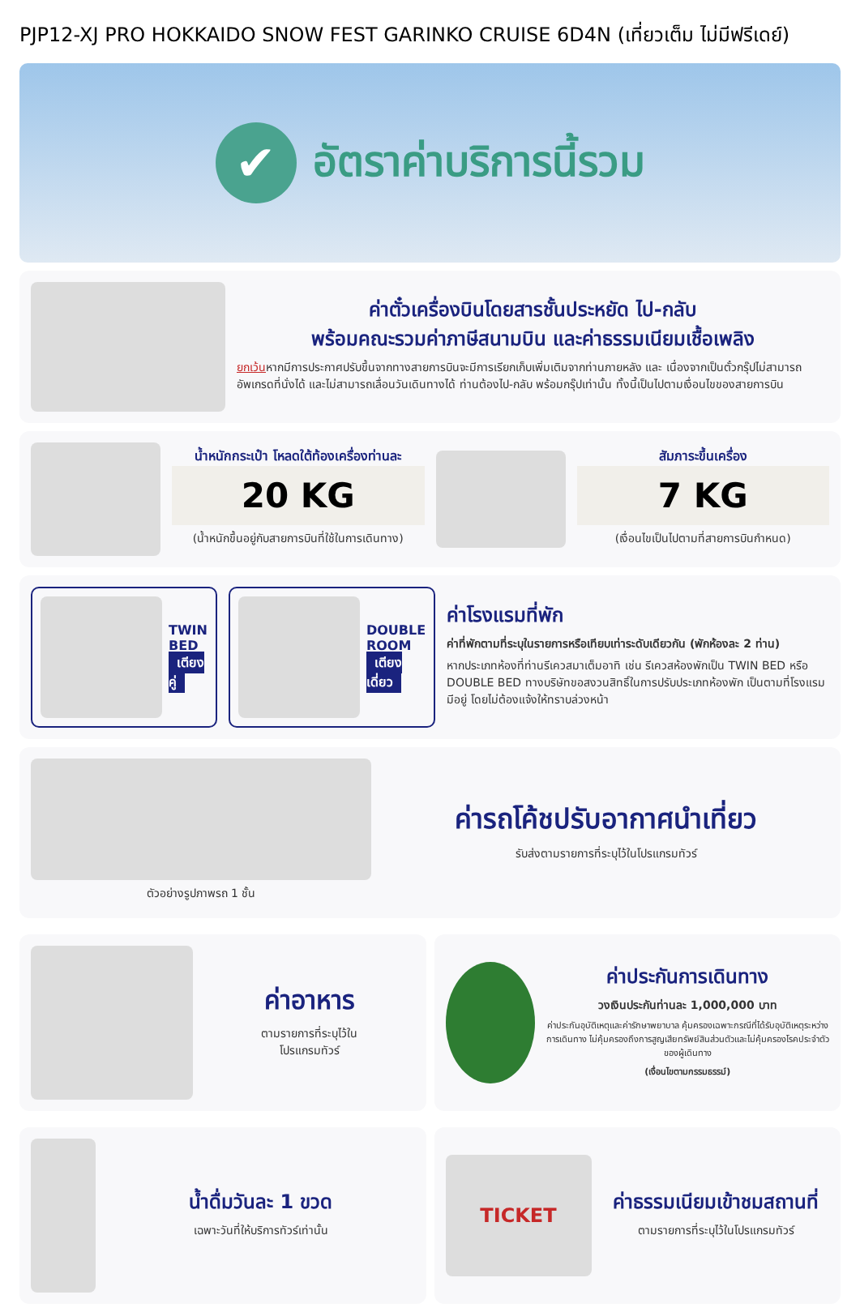PJP12-XJ PRO HOKKAIDO SNOW FEST GARINKO CRUISE 6D4N (เที่ยวเต็ม ไม่มีฟรีเดย์)
✔
อัตราค่าบริการนี้รวม
ค่าตั๋วเครื่องบินโดยสารชั้นประหยัด ไป-กลับ
พร้อมคณะรวมค่าภาษีสนามบิน และค่าธรรมเนียมเชื้อเพลิง
ยกเว้นหากมีการประกาศปรับขึ้นจากทางสายการบินจะมีการเรียกเก็บเพิ่มเติมจากท่านภายหลัง และ เนื่องจากเป็นตั๋วกรุ๊ปไม่สามารถ อัพเกรดที่นั่งได้ และไม่สามารถเลื่อนวันเดินทางได้ ท่านต้องไป-กลับ พร้อมกรุ๊ปเท่านั้น ทั้งนี้เป็นไปตามเงื่อนไขของสายการบิน
น้ำหนักกระเป๋า โหลดใต้ท้องเครื่องท่านละ
20 KG
(น้ำหนักขึ้นอยู่กับสายการบินที่ใช้ในการเดินทาง)
สัมภาระขึ้นเครื่อง
7 KG
(เงื่อนไขเป็นไปตามที่สายการบินกำหนด)
TWIN BED
เตียงคู่
DOUBLE ROOM
เตียงเดี่ยว
ค่าโรงแรมที่พัก
ค่าที่พักตามที่ระบุในรายการหรือเทียบเท่าระดับเดียวกัน (พักห้องละ 2 ท่าน)
หากประเภทห้องที่ท่านรีเควสมาเต็มอาทิ เช่น รีเควสห้องพักเป็น TWIN BED หรือ DOUBLE BED ทางบริษัทขอสงวนสิทธิ์ในการปรับประเภทห้องพัก เป็นตามที่โรงแรมมีอยู่ โดยไม่ต้องแจ้งให้ทราบล่วงหน้า
ตัวอย่างรูปภาพรถ 1 ชั้น
ค่ารถโค้ชปรับอากาศนำเที่ยว
รับส่งตามรายการที่ระบุไว้ในโปรแกรมทัวร์
ค่าอาหาร
ตามรายการที่ระบุไว้ใน
โปรแกรมทัวร์
ค่าประกันการเดินทาง
วงเงินประกันท่านละ 1,000,000 บาท
ค่าประกันอุบัติเหตุและค่ารักษาพยาบาล คุ้มครองเฉพาะกรณีที่ได้รับอุบัติเหตุระหว่างการเดินทาง ไม่คุ้มครองถึงการสูญเสียทรัพย์สินส่วนตัวและไม่คุ้มครองโรคประจำตัวของผู้เดินทาง
(เงื่อนไขตามกรรมธรรม์)
น้ำดื่มวันละ 1 ขวด
เฉพาะวันที่ให้บริการทัวร์เท่านั้น
TICKET
ค่าธรรมเนียมเข้าชมสถานที่
ตามรายการที่ระบุไว้ในโปรแกรมทัวร์